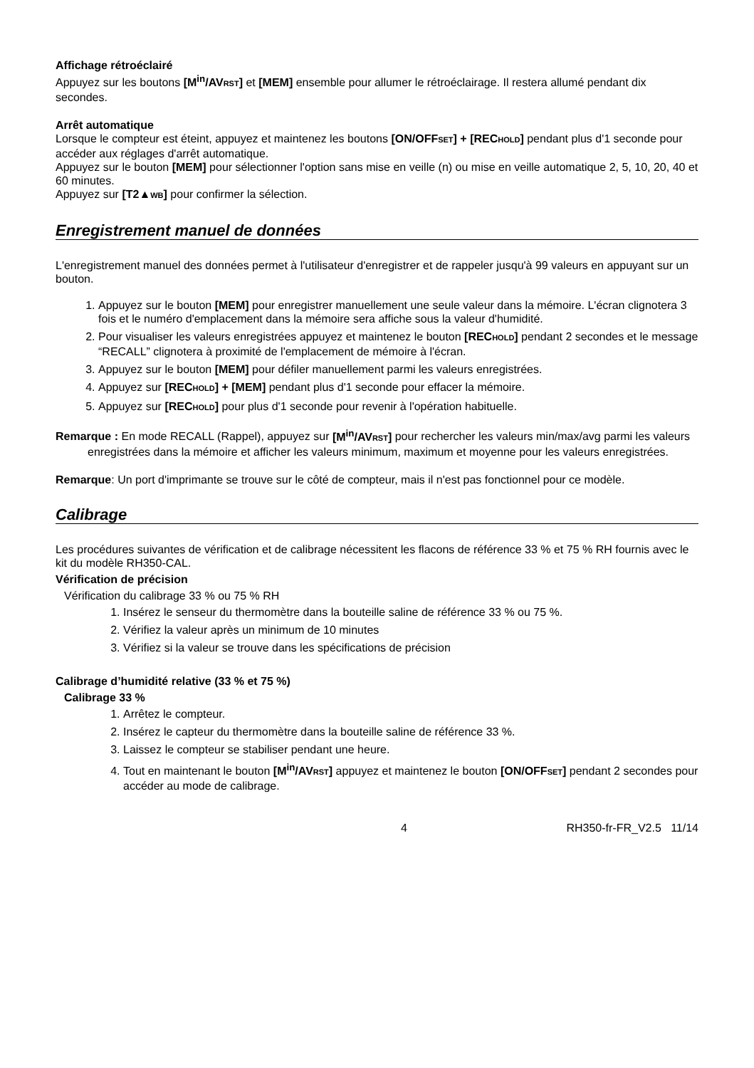Affichage rétroéclairé
Appuyez sur les boutons [M<sup>in</sup>/AVRST] et [MEM] ensemble pour allumer le rétroéclairage. Il restera allumé pendant dix secondes.
Arrêt automatique
Lorsque le compteur est éteint, appuyez et maintenez les boutons [ON/OFFSET] + [RECHOLD] pendant plus d'1 seconde pour accéder aux réglages d'arrêt automatique.
Appuyez sur le bouton [MEM] pour sélectionner l'option sans mise en veille (n) ou mise en veille automatique 2, 5, 10, 20, 40 et 60 minutes.
Appuyez sur [T2▲WB] pour confirmer la sélection.
Enregistrement manuel de données
L'enregistrement manuel des données permet à l'utilisateur d'enregistrer et de rappeler jusqu'à 99 valeurs en appuyant sur un bouton.
1. Appuyez sur le bouton [MEM] pour enregistrer manuellement une seule valeur dans la mémoire. L'écran clignotera 3 fois et le numéro d'emplacement dans la mémoire sera affiche sous la valeur d'humidité.
2. Pour visualiser les valeurs enregistrées appuyez et maintenez le bouton [RECHOLD] pendant 2 secondes et le message “RECALL” clignotera à proximité de l'emplacement de mémoire à l'écran.
3. Appuyez sur le bouton [MEM] pour défiler manuellement parmi les valeurs enregistrées.
4. Appuyez sur [RECHOLD] + [MEM] pendant plus d'1 seconde pour effacer la mémoire.
5. Appuyez sur [RECHOLD] pour plus d'1 seconde pour revenir à l'opération habituelle.
Remarque : En mode RECALL (Rappel), appuyez sur [M<sup>in</sup>/AVRST] pour rechercher les valeurs min/max/avg parmi les valeurs enregistrées dans la mémoire et afficher les valeurs minimum, maximum et moyenne pour les valeurs enregistrées.
Remarque: Un port d'imprimante se trouve sur le côté de compteur, mais il n'est pas fonctionnel pour ce modèle.
Calibrage
Les procédures suivantes de vérification et de calibrage nécessitent les flacons de référence 33 % et 75 % RH fournis avec le kit du modèle RH350-CAL.
Vérification de précision
Vérification du calibrage 33 % ou 75 % RH
1. Insérez le senseur du thermomètre dans la bouteille saline de référence 33 % ou 75 %.
2. Vérifiez la valeur après un minimum de 10 minutes
3. Vérifiez si la valeur se trouve dans les spécifications de précision
Calibrage d’humidité relative (33 % et 75 %)
Calibrage 33 %
1. Arrêtez le compteur.
2. Insérez le capteur du thermomètre dans la bouteille saline de référence 33 %.
3. Laissez le compteur se stabiliser pendant une heure.
4. Tout en maintenant le bouton [M<sup>in</sup>/AVRST] appuyez et maintenez le bouton [ON/OFFSET] pendant 2 secondes pour accéder au mode de calibrage.
4 RH350-fr-FR_V2.5 11/14